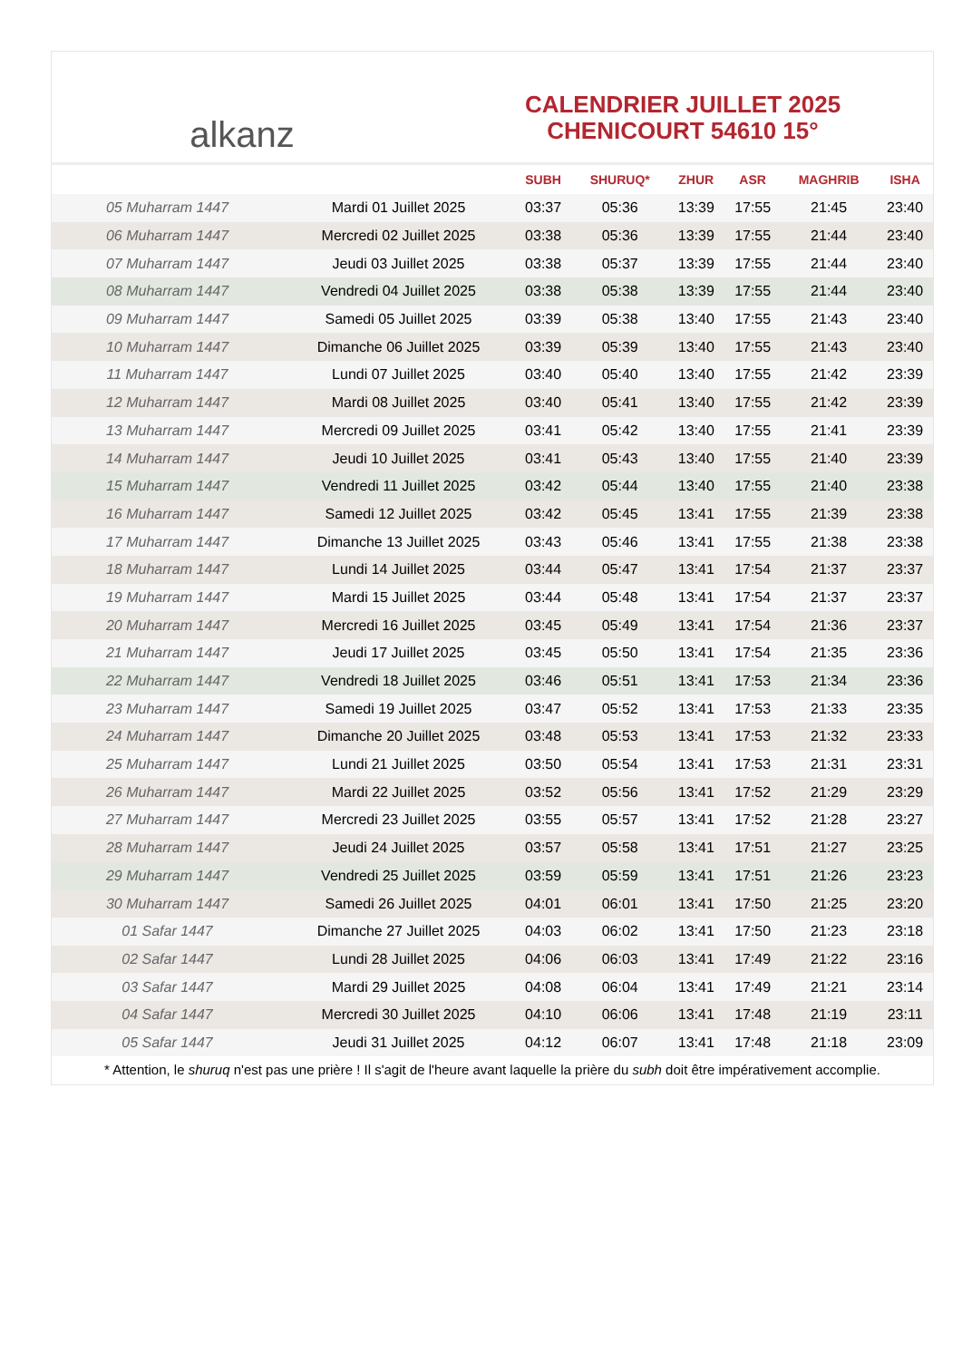alkanz
CALENDRIER JUILLET 2025
CHENICOURT 54610 15°
| | | SUBH | SHURUQ* | ZHUR | ASR | MAGHRIB | ISHA |
| --- | --- | --- | --- | --- | --- | --- | --- |
| 05 Muharram 1447 | Mardi 01 Juillet 2025 | 03:37 | 05:36 | 13:39 | 17:55 | 21:45 | 23:40 |
| 06 Muharram 1447 | Mercredi 02 Juillet 2025 | 03:38 | 05:36 | 13:39 | 17:55 | 21:44 | 23:40 |
| 07 Muharram 1447 | Jeudi 03 Juillet 2025 | 03:38 | 05:37 | 13:39 | 17:55 | 21:44 | 23:40 |
| 08 Muharram 1447 | Vendredi 04 Juillet 2025 | 03:38 | 05:38 | 13:39 | 17:55 | 21:44 | 23:40 |
| 09 Muharram 1447 | Samedi 05 Juillet 2025 | 03:39 | 05:38 | 13:40 | 17:55 | 21:43 | 23:40 |
| 10 Muharram 1447 | Dimanche 06 Juillet 2025 | 03:39 | 05:39 | 13:40 | 17:55 | 21:43 | 23:40 |
| 11 Muharram 1447 | Lundi 07 Juillet 2025 | 03:40 | 05:40 | 13:40 | 17:55 | 21:42 | 23:39 |
| 12 Muharram 1447 | Mardi 08 Juillet 2025 | 03:40 | 05:41 | 13:40 | 17:55 | 21:42 | 23:39 |
| 13 Muharram 1447 | Mercredi 09 Juillet 2025 | 03:41 | 05:42 | 13:40 | 17:55 | 21:41 | 23:39 |
| 14 Muharram 1447 | Jeudi 10 Juillet 2025 | 03:41 | 05:43 | 13:40 | 17:55 | 21:40 | 23:39 |
| 15 Muharram 1447 | Vendredi 11 Juillet 2025 | 03:42 | 05:44 | 13:40 | 17:55 | 21:40 | 23:38 |
| 16 Muharram 1447 | Samedi 12 Juillet 2025 | 03:42 | 05:45 | 13:41 | 17:55 | 21:39 | 23:38 |
| 17 Muharram 1447 | Dimanche 13 Juillet 2025 | 03:43 | 05:46 | 13:41 | 17:55 | 21:38 | 23:38 |
| 18 Muharram 1447 | Lundi 14 Juillet 2025 | 03:44 | 05:47 | 13:41 | 17:54 | 21:37 | 23:37 |
| 19 Muharram 1447 | Mardi 15 Juillet 2025 | 03:44 | 05:48 | 13:41 | 17:54 | 21:37 | 23:37 |
| 20 Muharram 1447 | Mercredi 16 Juillet 2025 | 03:45 | 05:49 | 13:41 | 17:54 | 21:36 | 23:37 |
| 21 Muharram 1447 | Jeudi 17 Juillet 2025 | 03:45 | 05:50 | 13:41 | 17:54 | 21:35 | 23:36 |
| 22 Muharram 1447 | Vendredi 18 Juillet 2025 | 03:46 | 05:51 | 13:41 | 17:53 | 21:34 | 23:36 |
| 23 Muharram 1447 | Samedi 19 Juillet 2025 | 03:47 | 05:52 | 13:41 | 17:53 | 21:33 | 23:35 |
| 24 Muharram 1447 | Dimanche 20 Juillet 2025 | 03:48 | 05:53 | 13:41 | 17:53 | 21:32 | 23:33 |
| 25 Muharram 1447 | Lundi 21 Juillet 2025 | 03:50 | 05:54 | 13:41 | 17:53 | 21:31 | 23:31 |
| 26 Muharram 1447 | Mardi 22 Juillet 2025 | 03:52 | 05:56 | 13:41 | 17:52 | 21:29 | 23:29 |
| 27 Muharram 1447 | Mercredi 23 Juillet 2025 | 03:55 | 05:57 | 13:41 | 17:52 | 21:28 | 23:27 |
| 28 Muharram 1447 | Jeudi 24 Juillet 2025 | 03:57 | 05:58 | 13:41 | 17:51 | 21:27 | 23:25 |
| 29 Muharram 1447 | Vendredi 25 Juillet 2025 | 03:59 | 05:59 | 13:41 | 17:51 | 21:26 | 23:23 |
| 30 Muharram 1447 | Samedi 26 Juillet 2025 | 04:01 | 06:01 | 13:41 | 17:50 | 21:25 | 23:20 |
| 01 Safar 1447 | Dimanche 27 Juillet 2025 | 04:03 | 06:02 | 13:41 | 17:50 | 21:23 | 23:18 |
| 02 Safar 1447 | Lundi 28 Juillet 2025 | 04:06 | 06:03 | 13:41 | 17:49 | 21:22 | 23:16 |
| 03 Safar 1447 | Mardi 29 Juillet 2025 | 04:08 | 06:04 | 13:41 | 17:49 | 21:21 | 23:14 |
| 04 Safar 1447 | Mercredi 30 Juillet 2025 | 04:10 | 06:06 | 13:41 | 17:48 | 21:19 | 23:11 |
| 05 Safar 1447 | Jeudi 31 Juillet 2025 | 04:12 | 06:07 | 13:41 | 17:48 | 21:18 | 23:09 |
* Attention, le shuruq n'est pas une prière ! Il s'agit de l'heure avant laquelle la prière du subh doit être impérativement accomplie.